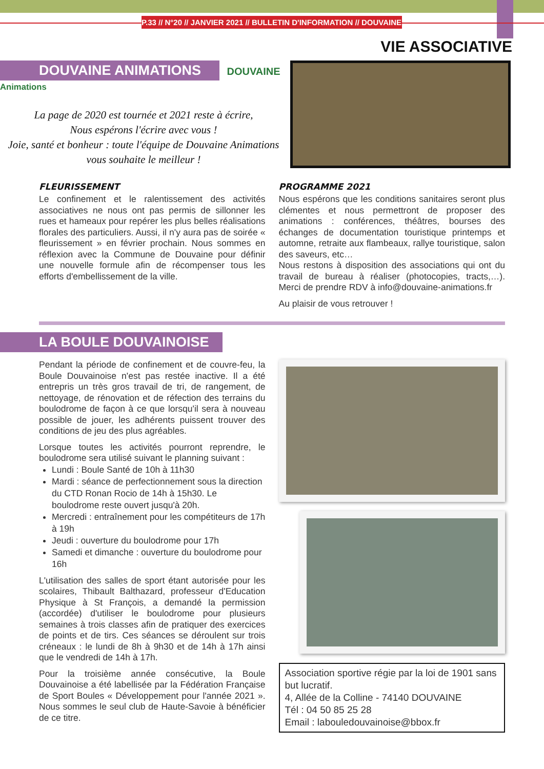P.33 // N°20 // JANVIER 2021 // BULLETIN D'INFORMATION // DOUVAINE
VIE ASSOCIATIVE
DOUVAINE ANIMATIONS DOUVAINE Animations
La page de 2020 est tournée et 2021 reste à écrire,
Nous espérons l'écrire avec vous !
Joie, santé et bonheur : toute l'équipe de Douvaine Animations
vous souhaite le meilleur !
FLEURISSEMENT
Le confinement et le ralentissement des activités associatives ne nous ont pas permis de sillonner les rues et hameaux pour repérer les plus belles réalisations florales des particuliers. Aussi, il n'y aura pas de soirée « fleurissement » en février prochain. Nous sommes en réflexion avec la Commune de Douvaine pour définir une nouvelle formule afin de récompenser tous les efforts d'embellissement de la ville.
PROGRAMME 2021
Nous espérons que les conditions sanitaires seront plus clémentes et nous permettront de proposer des animations : conférences, théâtres, bourses des échanges de documentation touristique printemps et automne, retraite aux flambeaux, rallye touristique, salon des saveurs, etc…
Nous restons à disposition des associations qui ont du travail de bureau à réaliser (photocopies, tracts,…). Merci de prendre RDV à info@douvaine-animations.fr
Au plaisir de vous retrouver !
LA BOULE DOUVAINOISE
Pendant la période de confinement et de couvre-feu, la Boule Douvainoise n'est pas restée inactive. Il a été entrepris un très gros travail de tri, de rangement, de nettoyage, de rénovation et de réfection des terrains du boulodrome de façon à ce que lorsqu'il sera à nouveau possible de jouer, les adhérents puissent trouver des conditions de jeu des plus agréables.
Lorsque toutes les activités pourront reprendre, le boulodrome sera utilisé suivant le planning suivant :
Lundi : Boule Santé de 10h à 11h30
Mardi : séance de perfectionnement sous la direction du CTD Ronan Rocio de 14h à 15h30. Le boulodrome reste ouvert jusqu'à 20h.
Mercredi : entraînement pour les compétiteurs de 17h à 19h
Jeudi : ouverture du boulodrome pour 17h
Samedi et dimanche : ouverture du boulodrome pour 16h
L'utilisation des salles de sport étant autorisée pour les scolaires, Thibault Balthazard, professeur d'Education Physique à St François, a demandé la permission (accordée) d'utiliser le boulodrome pour plusieurs semaines à trois classes afin de pratiquer des exercices de points et de tirs. Ces séances se déroulent sur trois créneaux : le lundi de 8h à 9h30 et de 14h à 17h ainsi que le vendredi de 14h à 17h.
Pour la troisième année consécutive, la Boule Douvainoise a été labellisée par la Fédération Française de Sport Boules « Développement pour l'année 2021 ». Nous sommes le seul club de Haute-Savoie à bénéficier de ce titre.
Association sportive régie par la loi de 1901 sans but lucratif.
4, Allée de la Colline - 74140 DOUVAINE
Tél : 04 50 85 25 28
Email : labouledouvainoise@bbox.fr